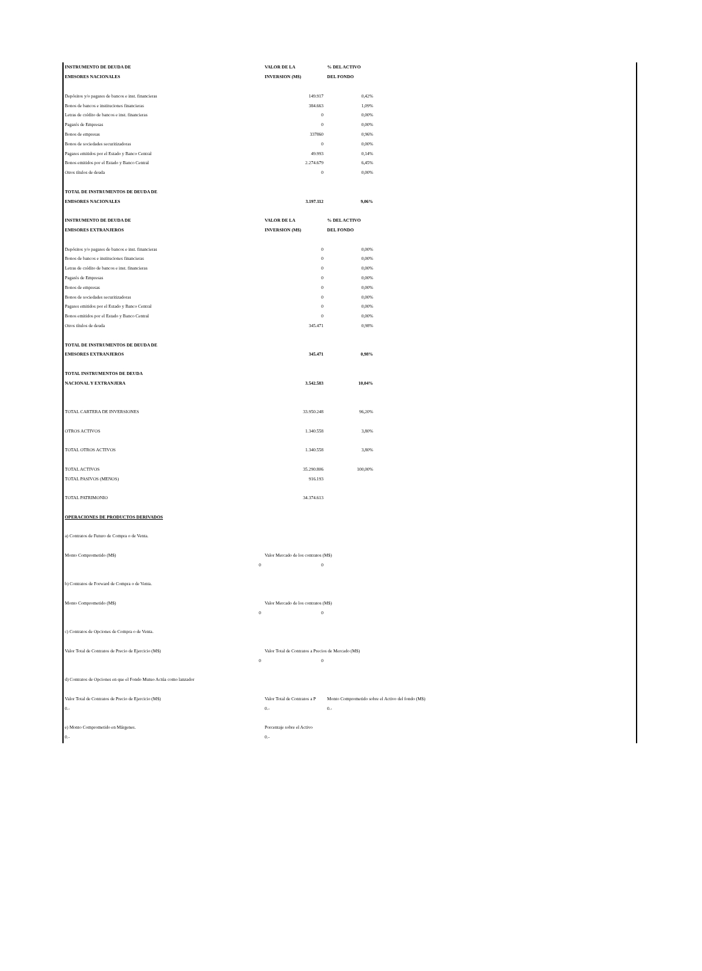| INSTRUMENTO DE DEUDA DE | VALOR DE LA | % DEL ACTIVO | |
| EMISORES NACIONALES | INVERSION (M$) | DEL FONDO | |
| Depósitos y/o pagares de bancos e inst. financieras | 149.917 | 0,42% | |
| Bonos de bancos e instituciones financieras | 384.663 | 1,09% | |
| Letras de crédito de bancos e inst. financieras | 0 | 0,00% | |
| Pagarés de Empresas | 0 | 0,00% | |
| Bonos de empresas | 337860 | 0,96% | |
| Bonos de sociedades securitizadoras | 0 | 0,00% | |
| Pagares emitidos por el Estado y Banco Central | 49.993 | 0,14% | |
| Bonos emitidos por el Estado y Banco Central | 2.274.679 | 6,45% | |
| Otros títulos de deuda | 0 | 0,00% | |
| TOTAL DE INSTRUMENTOS DE DEUDA DE | | | |
| EMISORES NACIONALES | 3.197.112 | 9,06% | |
| INSTRUMENTO DE DEUDA DE | VALOR DE LA | % DEL ACTIVO | |
| EMISORES EXTRANJEROS | INVERSION (M$) | DEL FONDO | |
| Depósitos y/o pagares de bancos e inst. financieras | 0 | 0,00% | |
| Bonos de bancos e instituciones financieras | 0 | 0,00% | |
| Letras de crédito de bancos e inst. financieras | 0 | 0,00% | |
| Pagarés de Empresas | 0 | 0,00% | |
| Bonos de empresas | 0 | 0,00% | |
| Bonos de sociedades securitizadoras | 0 | 0,00% | |
| Pagares emitidos por el Estado y Banco Central | 0 | 0,00% | |
| Bonos emitidos por el Estado y Banco Central | 0 | 0,00% | |
| Otros títulos de deuda | 345.471 | 0,98% | |
| TOTAL DE INSTRUMENTOS DE DEUDA DE | | | |
| EMISORES EXTRANJEROS | 345.471 | 0,98% | |
| TOTAL INSTRUMENTOS DE DEUDA | | | |
| NACIONAL Y EXTRANJERA | 3.542.583 | 10,04% | |
| TOTAL CARTERA DE INVERSIONES | 33.950.248 | 96,20% | |
| OTROS ACTIVOS | 1.340.558 | 3,80% | |
| TOTAL OTROS ACTIVOS | 1.340.558 | 3,80% | |
| TOTAL ACTIVOS | 35.290.806 | 100,00% | |
| TOTAL PASIVOS (MENOS) | 916.193 | | |
| TOTAL PATRIMONIO | 34.374.613 | | |
| OPERACIONES DE PRODUCTOS DERIVADOS | | | |
| a) Contratos de Futuro de Compra o de Venta. | | | |
| Monto Comprometido (M$) | Valor Mercado de los contratos (M$) | | |
| 0 | 0 | | |
| b) Contratos de Forward de Compra o de Venta. | | | |
| Monto Comprometido (M$) | Valor Mercado de los contratos (M$) | | |
| 0 | 0 | | |
| c) Contratos de Opciones de Compra o de Venta. | | | |
| Valor Total de Contratos de Precio de Ejercicio (M$) | Valor Total de Contratos a Precios de Mercado (M$) | | |
| 0 | 0 | | |
| d) Contratos de Opciones en que el Fondo Mutuo Actúa como lanzador | | | |
| Valor Total de Contratos de Precio de Ejercicio (M$) | Valor Total de Contratos a P | Monto Comprometido sobre el Activo del fondo (M$) | |
| 0.- | 0.- | 0.- | |
| e) Monto Comprometido en Márgenes. | Porcentaje sobre el Activo | | |
| 0.- | 0.- | | |